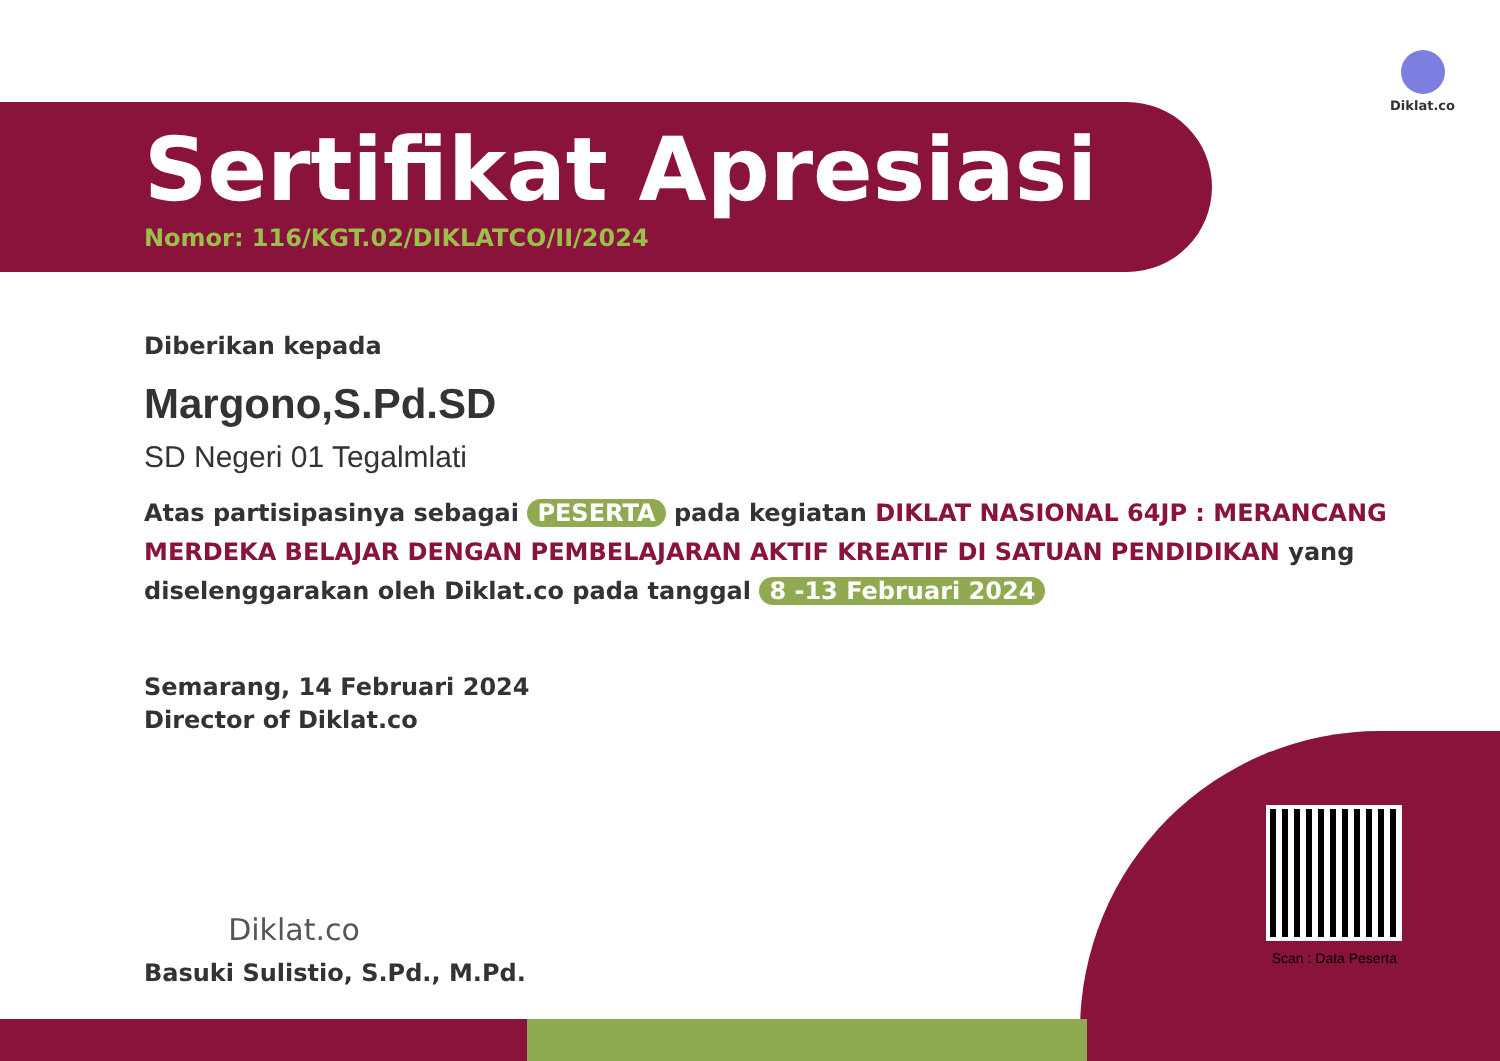Diklat.co
Sertifikat Apresiasi
Nomor: 116/KGT.02/DIKLATCO/II/2024
Diberikan kepada
Margono,S.Pd.SD
SD Negeri 01 Tegalmlati
Atas partisipasinya sebagai PESERTA pada kegiatan DIKLAT NASIONAL 64JP : MERANCANG MERDEKA BELAJAR DENGAN PEMBELAJARAN AKTIF KREATIF DI SATUAN PENDIDIKAN yang diselenggarakan oleh Diklat.co pada tanggal 8 -13 Februari 2024
Semarang, 14 Februari 2024
Director of Diklat.co
Diklat.co
Basuki Sulistio, S.Pd., M.Pd.
Scan : Data Peserta